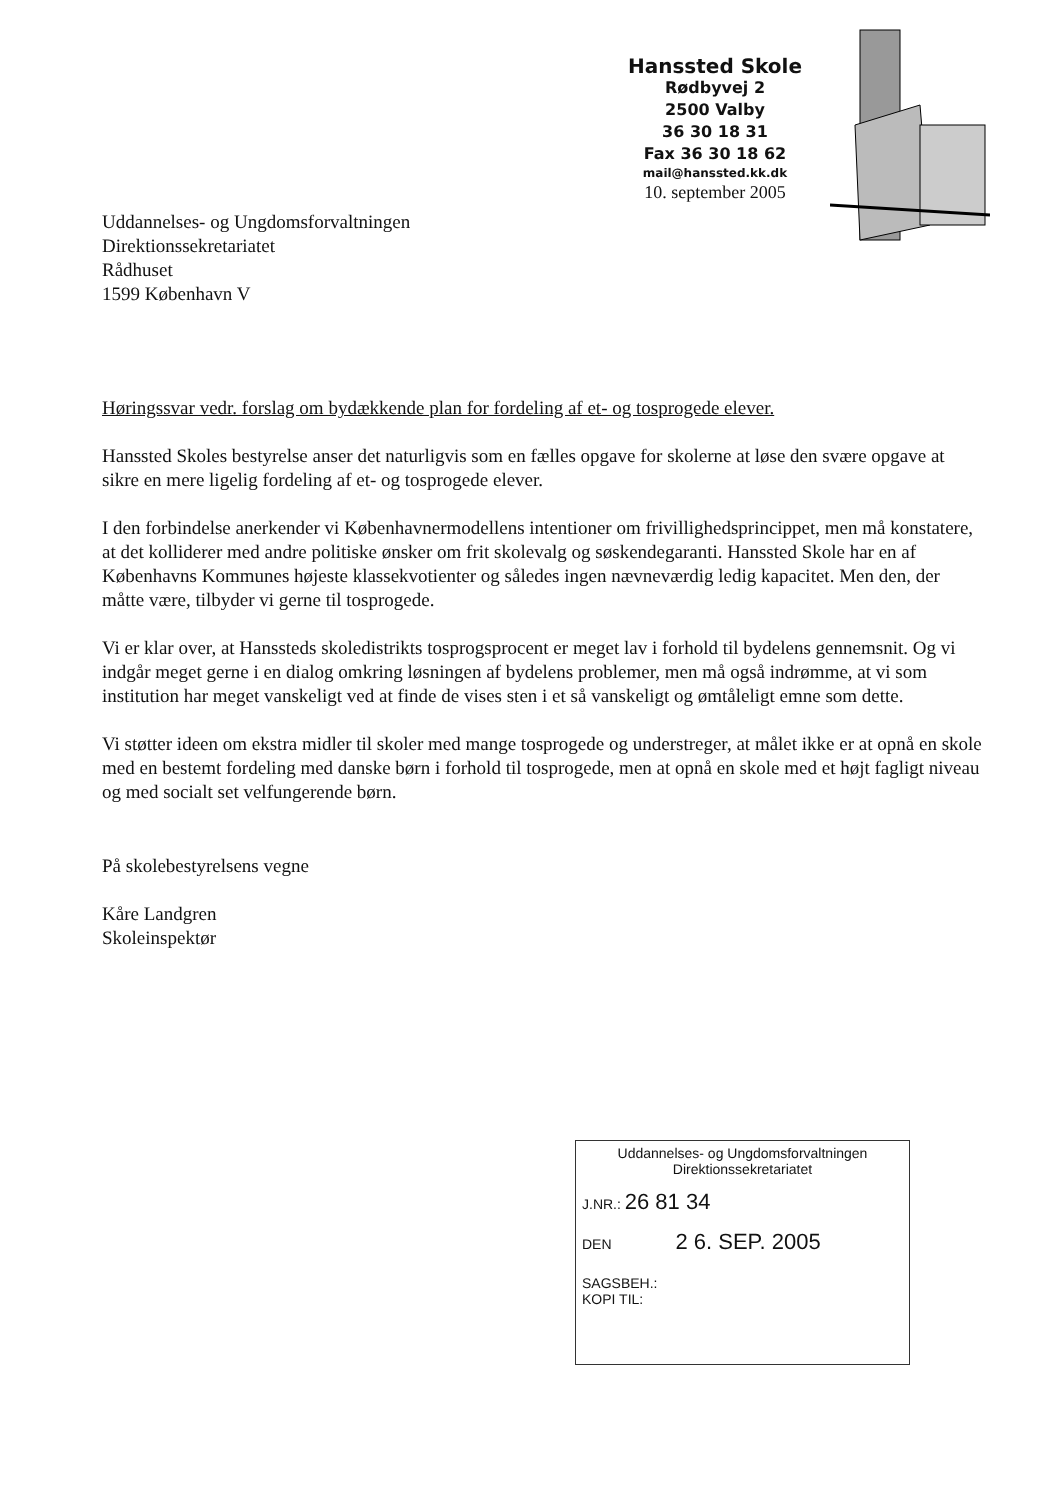Hanssted Skole
Rødbyvej 2
2500 Valby
36 30 18 31
Fax 36 30 18 62
mail@hanssted.kk.dk
10. september 2005
Uddannelses- og Ungdomsforvaltningen
Direktionssekretariatet
Rådhuset
1599 København V
Høringssvar vedr. forslag om bydækkende plan for fordeling af et- og tosprogede elever.
Hanssted Skoles bestyrelse anser det naturligvis som en fælles opgave for skolerne at løse den svære opgave at sikre en mere ligelig fordeling af et- og tosprogede elever.
I den forbindelse anerkender vi Københavnermodellens intentioner om frivillighedsprincippet, men må konstatere, at det kolliderer med andre politiske ønsker om frit skolevalg og søskendegaranti. Hanssted Skole har en af Københavns Kommunes højeste klassekvotienter og således ingen nævneværdig ledig kapacitet. Men den, der måtte være, tilbyder vi gerne til tosprogede.
Vi er klar over, at Hanssteds skoledistrikts tosprogsprocent er meget lav i forhold til bydelens gennemsnit. Og vi indgår meget gerne i en dialog omkring løsningen af bydelens problemer, men må også indrømme, at vi som institution har meget vanskeligt ved at finde de vises sten i et så vanskeligt og ømtåleligt emne som dette.
Vi støtter ideen om ekstra midler til skoler med mange tosprogede og understreger, at målet ikke er at opnå en skole med en bestemt fordeling med danske børn i forhold til tosprogede, men at opnå en skole med et højt fagligt niveau og med socialt set velfungerende børn.
På skolebestyrelsens vegne
Kåre Landgren
Skoleinspektør
Uddannelses- og Ungdomsforvaltningen
Direktionssekretariatet
J.NR.: 26 81 34
DEN 2 6. SEP. 2005
SAGSBEH.:
KOPI TIL: